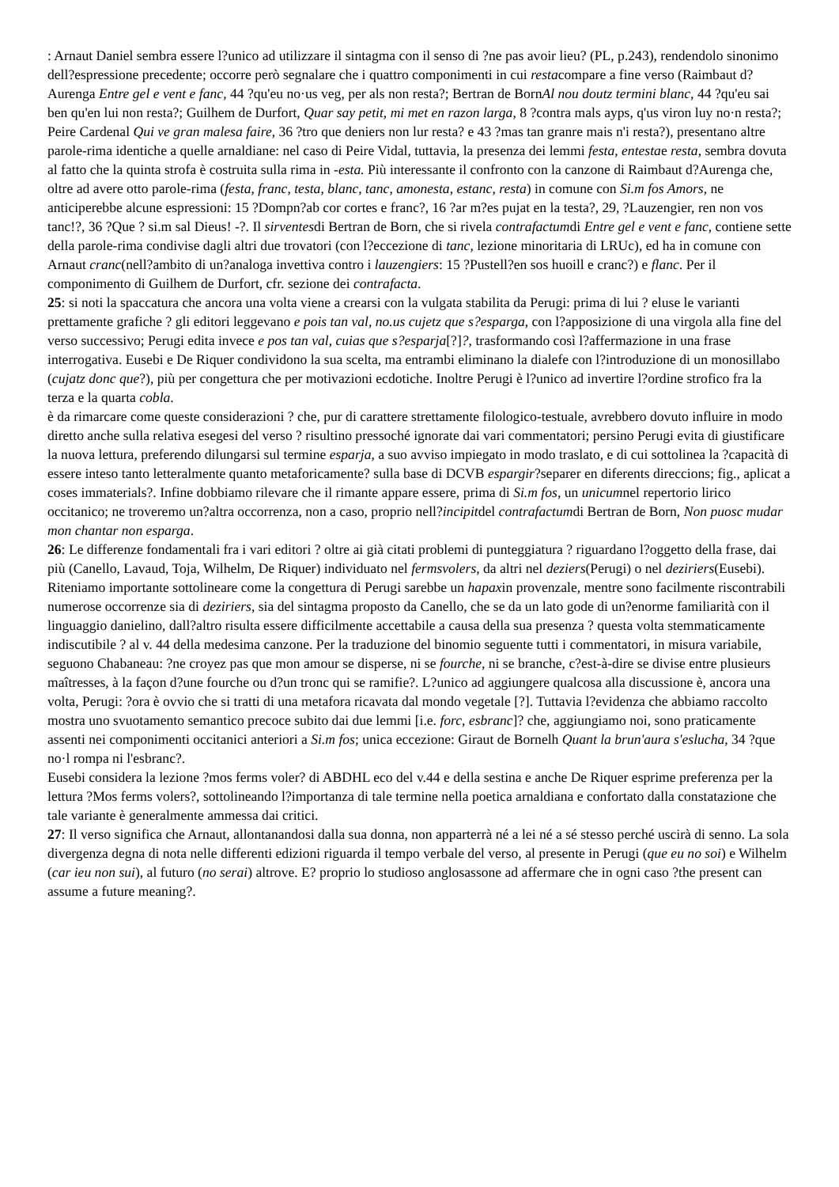: Arnaut Daniel sembra essere l?unico ad utilizzare il sintagma con il senso di ?ne pas avoir lieu? (PL, p.243), rendendolo sinonimo dell?espressione precedente; occorre però segnalare che i quattro componimenti in cui restacompare a fine verso (Raimbaut d?Aurenga Entre gel e vent e fanc, 44 ?qu'eu no·us veg, per als non resta?; Bertran de BornAl nou doutz termini blanc, 44 ?qu'eu sai ben qu'en lui non resta?; Guilhem de Durfort, Quar say petit, mi met en razon larga, 8 ?contra mals ayps, q'us viron luy no·n resta?; Peire Cardenal Qui ve gran malesa faire, 36 ?tro que deniers non lur resta? e 43 ?mas tan granre mais n'i resta?), presentano altre parole-rima identiche a quelle arnaldiane: nel caso di Peire Vidal, tuttavia, la presenza dei lemmi festa, entestae resta, sembra dovuta al fatto che la quinta strofa è costruita sulla rima in -esta. Più interessante il confronto con la canzone di Raimbaut d?Aurenga che, oltre ad avere otto parole-rima (festa, franc, testa, blanc, tanc, amonesta, estanc, resta) in comune con Si.m fos Amors, ne anticiperebbe alcune espressioni: 15 ?Dompn?ab cor cortes e franc?, 16 ?ar m?es pujat en la testa?, 29, ?Lauzengier, ren non vos tanc!?, 36 ?Que ? si.m sal Dieus! -?. Il sirventesdi Bertran de Born, che si rivela contrafactumdi Entre gel e vent e fanc, contiene sette della parole-rima condivise dagli altri due trovatori (con l?eccezione di tanc, lezione minoritaria di LRUc), ed ha in comune con Arnaut cranc(nell?ambito di un?analoga invettiva contro i lauzengiers: 15 ?Pustell?en sos huoill e cranc?) e flanc. Per il componimento di Guilhem de Durfort, cfr. sezione dei contrafacta.
25: si noti la spaccatura che ancora una volta viene a crearsi con la vulgata stabilita da Perugi: prima di lui ? eluse le varianti prettamente grafiche ? gli editori leggevano e pois tan val, no.us cujetz que s?esparga, con l?apposizione di una virgola alla fine del verso successivo; Perugi edita invece e pos tan val, cuias que s?esparja[?]?, trasformando così l?affermazione in una frase interrogativa. Eusebi e De Riquer condividono la sua scelta, ma entrambi eliminano la dialefe con l?introduzione di un monosillabo (cujatz donc que?), più per congettura che per motivazioni ecdotiche. Inoltre Perugi è l?unico ad invertire l?ordine strofico fra la terza e la quarta cobla.
è da rimarcare come queste considerazioni ? che, pur di carattere strettamente filologico-testuale, avrebbero dovuto influire in modo diretto anche sulla relativa esegesi del verso ? risultino pressoché ignorate dai vari commentatori; persino Perugi evita di giustificare la nuova lettura, preferendo dilungarsi sul termine esparja, a suo avviso impiegato in modo traslato, e di cui sottolinea la ?capacità di essere inteso tanto letteralmente quanto metaforicamente? sulla base di DCVB espargir?separer en diferents direccions; fig., aplicat a coses immaterials?. Infine dobbiamo rilevare che il rimante appare essere, prima di Si.m fos, un unicumnel repertorio lirico occitanico; ne troveremo un?altra occorrenza, non a caso, proprio nell?incipitdel contrafactumdi Bertran de Born, Non puosc mudar mon chantar non esparga.
26: Le differenze fondamentali fra i vari editori ? oltre ai già citati problemi di punteggiatura ? riguardano l?oggetto della frase, dai più (Canello, Lavaud, Toja, Wilhelm, De Riquer) individuato nel fermsvolers, da altri nel deziers(Perugi) o nel deziriers(Eusebi). Riteniamo importante sottolineare come la congettura di Perugi sarebbe un hapaxin provenzale, mentre sono facilmente riscontrabili numerose occorrenze sia di deziriers, sia del sintagma proposto da Canello, che se da un lato gode di un?enorme familiarità con il linguaggio danielino, dall?altro risulta essere difficilmente accettabile a causa della sua presenza ? questa volta stemmaticamente indiscutibile ? al v. 44 della medesima canzone. Per la traduzione del binomio seguente tutti i commentatori, in misura variabile, seguono Chabaneau: ?ne croyez pas que mon amour se disperse, ni se fourche, ni se branche, c?est-à-dire se divise entre plusieurs maîtresses, à la façon d?une fourche ou d?un tronc qui se ramifie?. L?unico ad aggiungere qualcosa alla discussione è, ancora una volta, Perugi: ?ora è ovvio che si tratti di una metafora ricavata dal mondo vegetale [?]. Tuttavia l?evidenza che abbiamo raccolto mostra uno svuotamento semantico precoce subito dai due lemmi [i.e. forc, esbranc]? che, aggiungiamo noi, sono praticamente assenti nei componimenti occitanici anteriori a Si.m fos; unica eccezione: Giraut de Bornelh Quant la brun'aura s'eslucha, 34 ?que no·l rompa ni l'esbranc?.
Eusebi considera la lezione ?mos ferms voler? di ABDHL eco del v.44 e della sestina e anche De Riquer esprime preferenza per la lettura ?Mos ferms volers?, sottolineando l?importanza di tale termine nella poetica arnaldiana e confortato dalla constatazione che tale variante è generalmente ammessa dai critici.
27: Il verso significa che Arnaut, allontanandosi dalla sua donna, non apparterrà né a lei né a sé stesso perché uscirà di senno. La sola divergenza degna di nota nelle differenti edizioni riguarda il tempo verbale del verso, al presente in Perugi (que eu no soi) e Wilhelm (car ieu non sui), al futuro (no serai) altrove. E? proprio lo studioso anglosassone ad affermare che in ogni caso ?the present can assume a future meaning?.